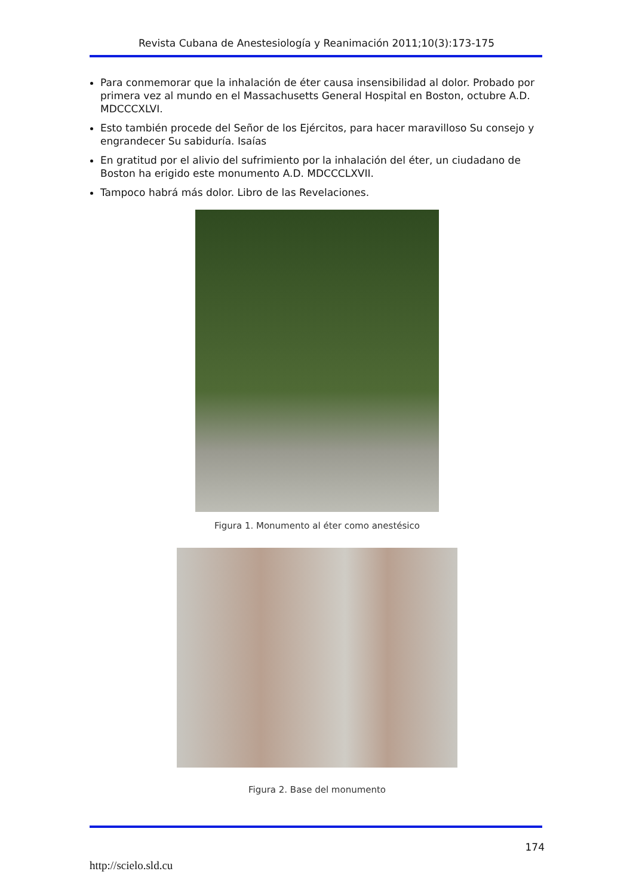Revista Cubana de Anestesiología y Reanimación 2011;10(3):173-175
Para conmemorar que la inhalación de éter causa insensibilidad al dolor. Probado por primera vez al mundo en el Massachusetts General Hospital en Boston, octubre A.D. MDCCCXLVI.
Esto también procede del Señor de los Ejércitos, para hacer maravilloso Su consejo y engrandecer Su sabiduría. Isaías
En gratitud por el alivio del sufrimiento por la inhalación del éter, un ciudadano de Boston ha erigido este monumento A.D. MDCCCLXVII.
Tampoco habrá más dolor. Libro de las Revelaciones.
Figura 1. Monumento al éter como anestésico
Figura 2. Base del monumento
174
http://scielo.sld.cu